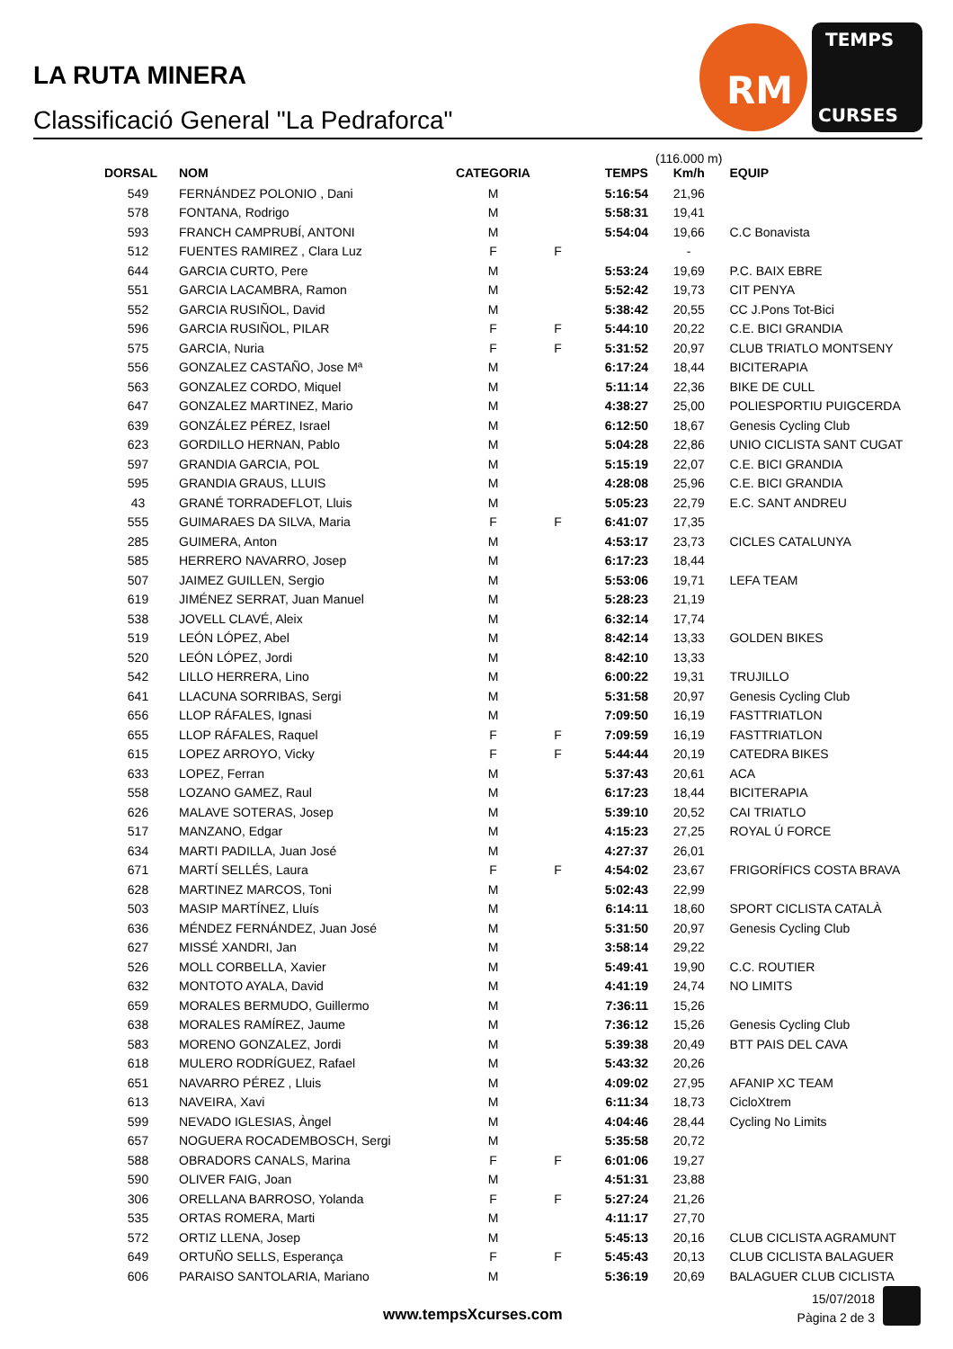LA RUTA MINERA
Classificació General "La Pedraforca"
RM
TEMPS
CURSES
| DORSAL | NOM | CATEGORIA | | TEMPS | (116.000 m) Km/h | EQUIP |
| --- | --- | --- | --- | --- | --- | --- |
| 549 | FERNÁNDEZ POLONIO , Dani | M | | 5:16:54 | 21,96 | |
| 578 | FONTANA, Rodrigo | M | | 5:58:31 | 19,41 | |
| 593 | FRANCH CAMPRUBÍ, ANTONI | M | | 5:54:04 | 19,66 | C.C Bonavista |
| 512 | FUENTES RAMIREZ , Clara Luz | F | F | | - | |
| 644 | GARCIA CURTO, Pere | M | | 5:53:24 | 19,69 | P.C. BAIX EBRE |
| 551 | GARCIA LACAMBRA, Ramon | M | | 5:52:42 | 19,73 | CIT PENYA |
| 552 | GARCIA RUSIÑOL, David | M | | 5:38:42 | 20,55 | CC J.Pons Tot-Bici |
| 596 | GARCIA RUSIÑOL, PILAR | F | F | 5:44:10 | 20,22 | C.E. BICI GRANDIA |
| 575 | GARCIA, Nuria | F | F | 5:31:52 | 20,97 | CLUB TRIATLO MONTSENY |
| 556 | GONZALEZ CASTAÑO, Jose Mª | M | | 6:17:24 | 18,44 | BICITERAPIA |
| 563 | GONZALEZ CORDO, Miquel | M | | 5:11:14 | 22,36 | BIKE DE CULL |
| 647 | GONZALEZ MARTINEZ, Mario | M | | 4:38:27 | 25,00 | POLIESPORTIU PUIGCERDA |
| 639 | GONZÁLEZ PÉREZ, Israel | M | | 6:12:50 | 18,67 | Genesis Cycling Club |
| 623 | GORDILLO HERNAN, Pablo | M | | 5:04:28 | 22,86 | UNIO CICLISTA SANT CUGAT |
| 597 | GRANDIA GARCIA, POL | M | | 5:15:19 | 22,07 | C.E. BICI GRANDIA |
| 595 | GRANDIA GRAUS, LLUIS | M | | 4:28:08 | 25,96 | C.E. BICI GRANDIA |
| 43 | GRANÉ TORRADEFLOT, Lluis | M | | 5:05:23 | 22,79 | E.C. SANT ANDREU |
| 555 | GUIMARAES DA SILVA, Maria | F | F | 6:41:07 | 17,35 | |
| 285 | GUIMERA, Anton | M | | 4:53:17 | 23,73 | CICLES CATALUNYA |
| 585 | HERRERO NAVARRO, Josep | M | | 6:17:23 | 18,44 | |
| 507 | JAIMEZ GUILLEN, Sergio | M | | 5:53:06 | 19,71 | LEFA TEAM |
| 619 | JIMÉNEZ SERRAT, Juan Manuel | M | | 5:28:23 | 21,19 | |
| 538 | JOVELL CLAVÉ, Aleix | M | | 6:32:14 | 17,74 | |
| 519 | LEÓN LÓPEZ, Abel | M | | 8:42:14 | 13,33 | GOLDEN BIKES |
| 520 | LEÓN LÓPEZ, Jordi | M | | 8:42:10 | 13,33 | |
| 542 | LILLO HERRERA, Lino | M | | 6:00:22 | 19,31 | TRUJILLO |
| 641 | LLACUNA SORRIBAS, Sergi | M | | 5:31:58 | 20,97 | Genesis Cycling Club |
| 656 | LLOP RÁFALES, Ignasi | M | | 7:09:50 | 16,19 | FASTTRIATLON |
| 655 | LLOP RÁFALES, Raquel | F | F | 7:09:59 | 16,19 | FASTTRIATLON |
| 615 | LOPEZ ARROYO, Vicky | F | F | 5:44:44 | 20,19 | CATEDRA BIKES |
| 633 | LOPEZ, Ferran | M | | 5:37:43 | 20,61 | ACA |
| 558 | LOZANO GAMEZ, Raul | M | | 6:17:23 | 18,44 | BICITERAPIA |
| 626 | MALAVE SOTERAS, Josep | M | | 5:39:10 | 20,52 | CAI TRIATLO |
| 517 | MANZANO, Edgar | M | | 4:15:23 | 27,25 | ROYAL Ú FORCE |
| 634 | MARTI PADILLA, Juan José | M | | 4:27:37 | 26,01 | |
| 671 | MARTÍ SELLÉS, Laura | F | F | 4:54:02 | 23,67 | FRIGORÍFICS COSTA BRAVA |
| 628 | MARTINEZ MARCOS, Toni | M | | 5:02:43 | 22,99 | |
| 503 | MASIP MARTÍNEZ, Lluís | M | | 6:14:11 | 18,60 | SPORT CICLISTA CATALÀ |
| 636 | MÉNDEZ FERNÁNDEZ, Juan José | M | | 5:31:50 | 20,97 | Genesis Cycling Club |
| 627 | MISSÉ XANDRI, Jan | M | | 3:58:14 | 29,22 | |
| 526 | MOLL CORBELLA, Xavier | M | | 5:49:41 | 19,90 | C.C. ROUTIER |
| 632 | MONTOTO AYALA, David | M | | 4:41:19 | 24,74 | NO LIMITS |
| 659 | MORALES BERMUDO, Guillermo | M | | 7:36:11 | 15,26 | |
| 638 | MORALES RAMÍREZ, Jaume | M | | 7:36:12 | 15,26 | Genesis Cycling Club |
| 583 | MORENO GONZALEZ, Jordi | M | | 5:39:38 | 20,49 | BTT PAIS DEL CAVA |
| 618 | MULERO RODRÍGUEZ, Rafael | M | | 5:43:32 | 20,26 | |
| 651 | NAVARRO PÉREZ , Lluis | M | | 4:09:02 | 27,95 | AFANIP XC TEAM |
| 613 | NAVEIRA, Xavi | M | | 6:11:34 | 18,73 | CicloXtrem |
| 599 | NEVADO IGLESIAS, Àngel | M | | 4:04:46 | 28,44 | Cycling No Limits |
| 657 | NOGUERA ROCADEMBOSCH, Sergi | M | | 5:35:58 | 20,72 | |
| 588 | OBRADORS CANALS, Marina | F | F | 6:01:06 | 19,27 | |
| 590 | OLIVER FAIG, Joan | M | | 4:51:31 | 23,88 | |
| 306 | ORELLANA BARROSO, Yolanda | F | F | 5:27:24 | 21,26 | |
| 535 | ORTAS ROMERA, Marti | M | | 4:11:17 | 27,70 | |
| 572 | ORTIZ LLENA, Josep | M | | 5:45:13 | 20,16 | CLUB CICLISTA AGRAMUNT |
| 649 | ORTUÑO SELLS, Esperança | F | F | 5:45:43 | 20,13 | CLUB CICLISTA BALAGUER |
| 606 | PARAISO SANTOLARIA, Mariano | M | | 5:36:19 | 20,69 | BALAGUER CLUB CICLISTA |
www.tempsXcurses.com
15/07/2018
Pàgina 2 de 3